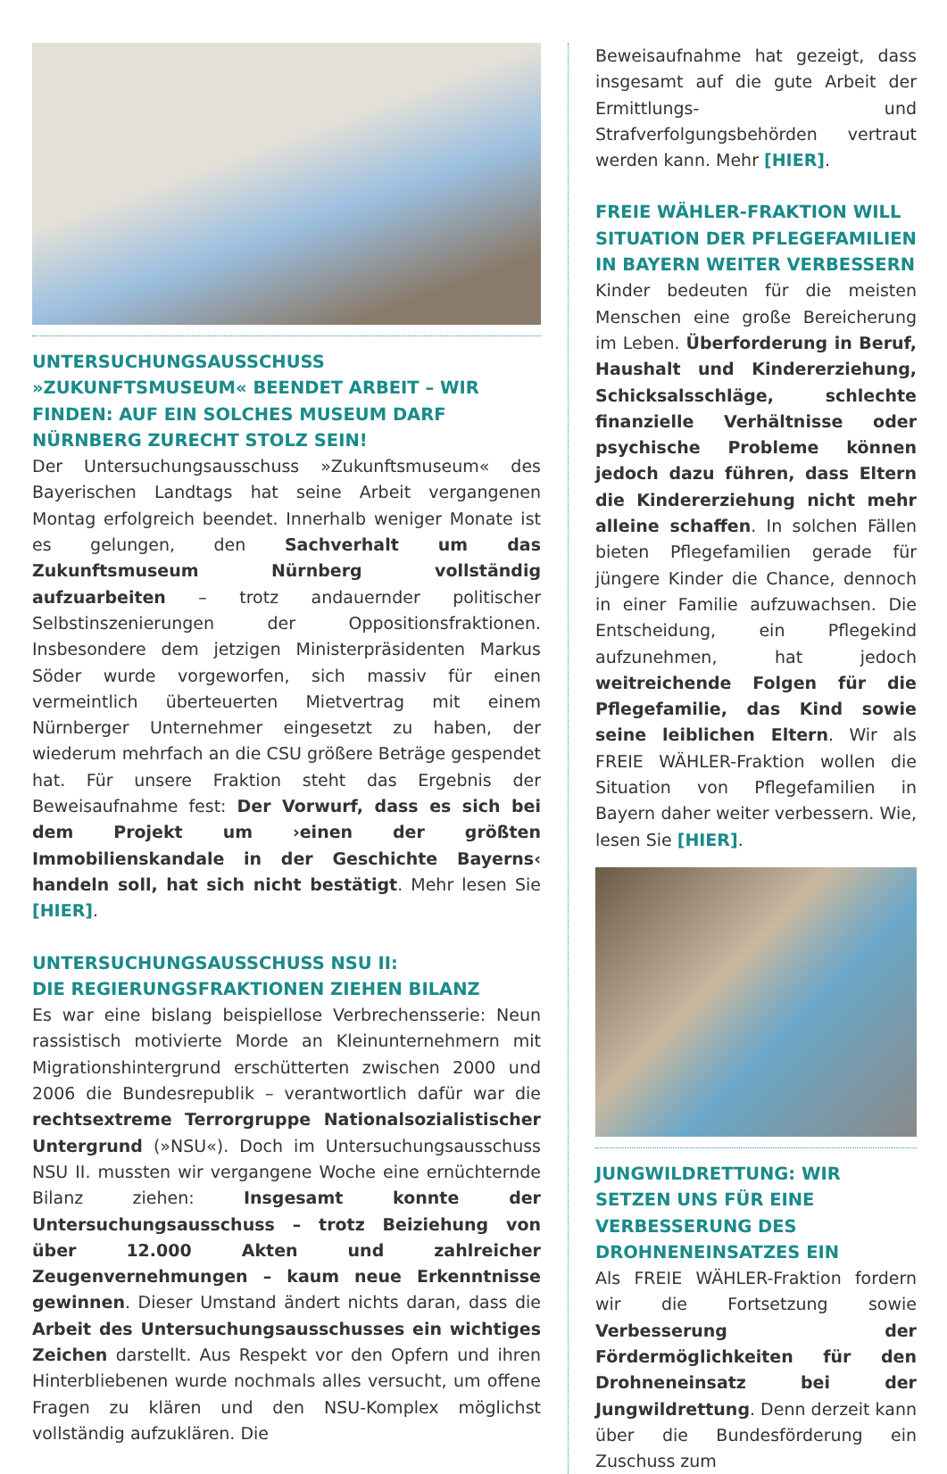UNTERSUCHUNGSAUSSCHUSS »ZUKUNFTSMUSEUM« BEENDET ARBEIT – WIR FINDEN: AUF EIN SOLCHES MUSEUM DARF NÜRNBERG ZURECHT STOLZ SEIN!
Der Untersuchungsausschuss »Zukunftsmuseum« des Bayerischen Landtags hat seine Arbeit vergangenen Montag erfolgreich beendet. Innerhalb weniger Monate ist es gelungen, den Sachverhalt um das Zukunftsmuseum Nürnberg vollständig aufzuarbeiten – trotz andauernder politischer Selbstinszenierungen der Oppositionsfraktionen. Insbesondere dem jetzigen Ministerpräsidenten Markus Söder wurde vorgeworfen, sich massiv für einen vermeintlich überteuerten Mietvertrag mit einem Nürnberger Unternehmer eingesetzt zu haben, der wiederum mehrfach an die CSU größere Beträge gespendet hat. Für unsere Fraktion steht das Ergebnis der Beweisaufnahme fest: Der Vorwurf, dass es sich bei dem Projekt um ›einen der größten Immobilienskandale in der Geschichte Bayerns‹ handeln soll, hat sich nicht bestätigt. Mehr lesen Sie [HIER].
UNTERSUCHUNGSAUSSCHUSS NSU II:
DIE REGIERUNGSFRAKTIONEN ZIEHEN BILANZ
Es war eine bislang beispiellose Verbrechensserie: Neun rassistisch motivierte Morde an Kleinunternehmern mit Migrationshintergrund erschütterten zwischen 2000 und 2006 die Bundesrepublik – verantwortlich dafür war die rechtsextreme Terrorgruppe Nationalsozialistischer Untergrund (»NSU«). Doch im Untersuchungsausschuss NSU II. mussten wir vergangene Woche eine ernüchternde Bilanz ziehen: Insgesamt konnte der Untersuchungsausschuss – trotz Beiziehung von über 12.000 Akten und zahlreicher Zeugenvernehmungen – kaum neue Erkenntnisse gewinnen. Dieser Umstand ändert nichts daran, dass die Arbeit des Untersuchungsausschusses ein wichtiges Zeichen darstellt. Aus Respekt vor den Opfern und ihren Hinterbliebenen wurde nochmals alles versucht, um offene Fragen zu klären und den NSU-Komplex möglichst vollständig aufzuklären. Die
Beweisaufnahme hat gezeigt, dass insgesamt auf die gute Arbeit der Ermittlungs- und Strafverfolgungsbehörden vertraut werden kann. Mehr [HIER].
FREIE WÄHLER-FRAKTION WILL SITUATION DER PFLEGEFAMILIEN IN BAYERN WEITER VERBESSERN
Kinder bedeuten für die meisten Menschen eine große Bereicherung im Leben. Überforderung in Beruf, Haushalt und Kindererziehung, Schicksalsschläge, schlechte finanzielle Verhältnisse oder psychische Probleme können jedoch dazu führen, dass Eltern die Kindererziehung nicht mehr alleine schaffen. In solchen Fällen bieten Pflegefamilien gerade für jüngere Kinder die Chance, dennoch in einer Familie aufzuwachsen. Die Entscheidung, ein Pflegekind aufzunehmen, hat jedoch weitreichende Folgen für die Pflegefamilie, das Kind sowie seine leiblichen Eltern. Wir als FREIE WÄHLER-Fraktion wollen die Situation von Pflegefamilien in Bayern daher weiter verbessern. Wie, lesen Sie [HIER].
JUNGWILDRETTUNG: WIR SETZEN UNS FÜR EINE VERBESSERUNG DES DROHNENEINSATZES EIN
Als FREIE WÄHLER-Fraktion fordern wir die Fortsetzung sowie Verbesserung der Fördermöglichkeiten für den Drohneneinsatz bei der Jungwildrettung. Denn derzeit kann über die Bundesförderung ein Zuschuss zum